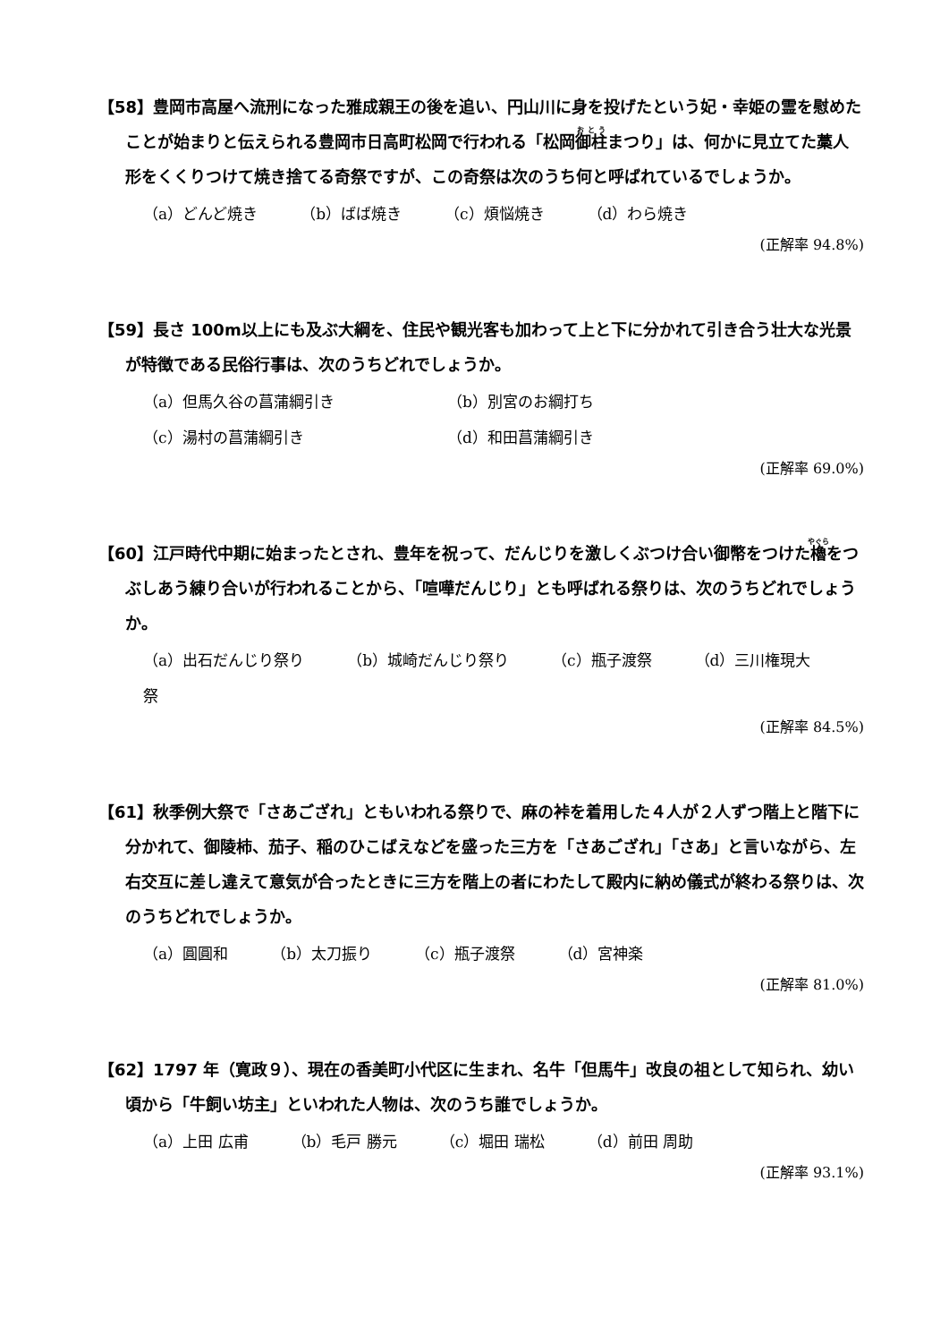【58】豊岡市高屋へ流刑になった雅成親王の後を追い、円山川に身を投げたという妃・幸姫の霊を慰めたことが始まりと伝えられる豊岡市日高町松岡で行われる「松岡御柱まつり」は、何かに見立てた藁人形をくくりつけて焼き捨てる奇祭ですが、この奇祭は次のうち何と呼ばれているでしょうか。
（a）どんど焼き （b）ばば焼き （c）煩悩焼き （d）わら焼き
(正解率 94.8%)
【59】長さ 100m以上にも及ぶ大綱を、住民や観光客も加わって上と下に分かれて引き合う壮大な光景が特徴である民俗行事は、次のうちどれでしょうか。
（a）但馬久谷の菖蒲綱引き
（b）別宮のお綱打ち
（c）湯村の菖蒲綱引き
（d）和田菖蒲綱引き
(正解率 69.0%)
【60】江戸時代中期に始まったとされ、豊年を祝って、だんじりを激しくぶつけ合い御幣をつけた櫓をつぶしあう練り合いが行われることから、「喧嘩だんじり」とも呼ばれる祭りは、次のうちどれでしょうか。
（a）出石だんじり祭り （b）城崎だんじり祭り （c）瓶子渡祭 （d）三川権現大祭
(正解率 84.5%)
【61】秋季例大祭で「さあござれ」ともいわれる祭りで、麻の裃を着用した４人が２人ずつ階上と階下に分かれて、御陵柿、茄子、稲のひこばえなどを盛った三方を「さあござれ」「さあ」と言いながら、左右交互に差し違えて意気が合ったときに三方を階上の者にわたして殿内に納め儀式が終わる祭りは、次のうちどれでしょうか。
（a）圓圓和 （b）太刀振り （c）瓶子渡祭 （d）宮神楽
(正解率 81.0%)
【62】1797 年（寛政９）、現在の香美町小代区に生まれ、名牛「但馬牛」改良の祖として知られ、幼い頃から「牛飼い坊主」といわれた人物は、次のうち誰でしょうか。
（a）上田 広甫 （b）毛戸 勝元 （c）堀田 瑞松 （d）前田 周助
(正解率 93.1%)